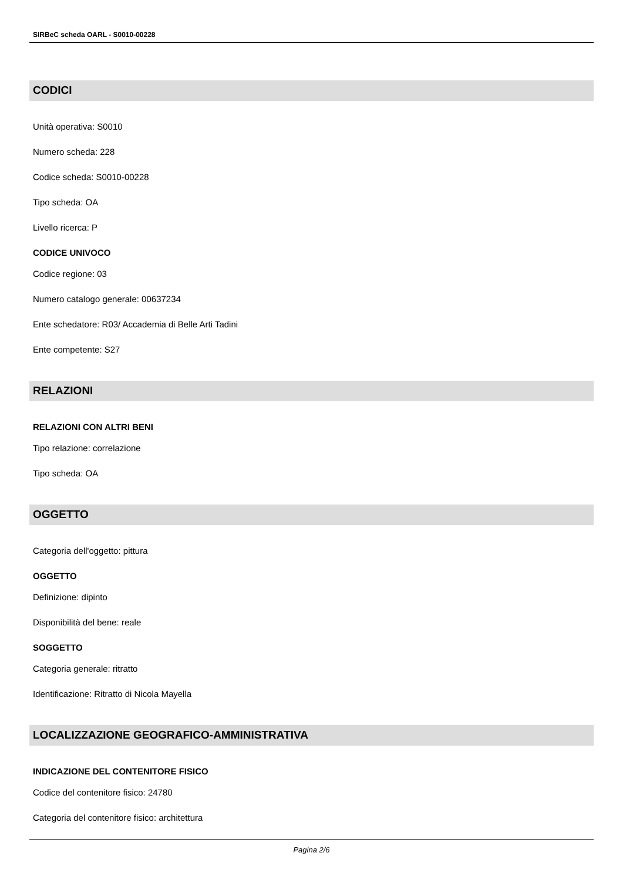SIRBeC scheda OARL - S0010-00228
CODICI
Unità operativa: S0010
Numero scheda: 228
Codice scheda: S0010-00228
Tipo scheda: OA
Livello ricerca: P
CODICE UNIVOCO
Codice regione: 03
Numero catalogo generale: 00637234
Ente schedatore: R03/ Accademia di Belle Arti Tadini
Ente competente: S27
RELAZIONI
RELAZIONI CON ALTRI BENI
Tipo relazione: correlazione
Tipo scheda: OA
OGGETTO
Categoria dell'oggetto: pittura
OGGETTO
Definizione: dipinto
Disponibilità del bene: reale
SOGGETTO
Categoria generale: ritratto
Identificazione: Ritratto di Nicola Mayella
LOCALIZZAZIONE GEOGRAFICO-AMMINISTRATIVA
INDICAZIONE DEL CONTENITORE FISICO
Codice del contenitore fisico: 24780
Categoria del contenitore fisico: architettura
Pagina 2/6